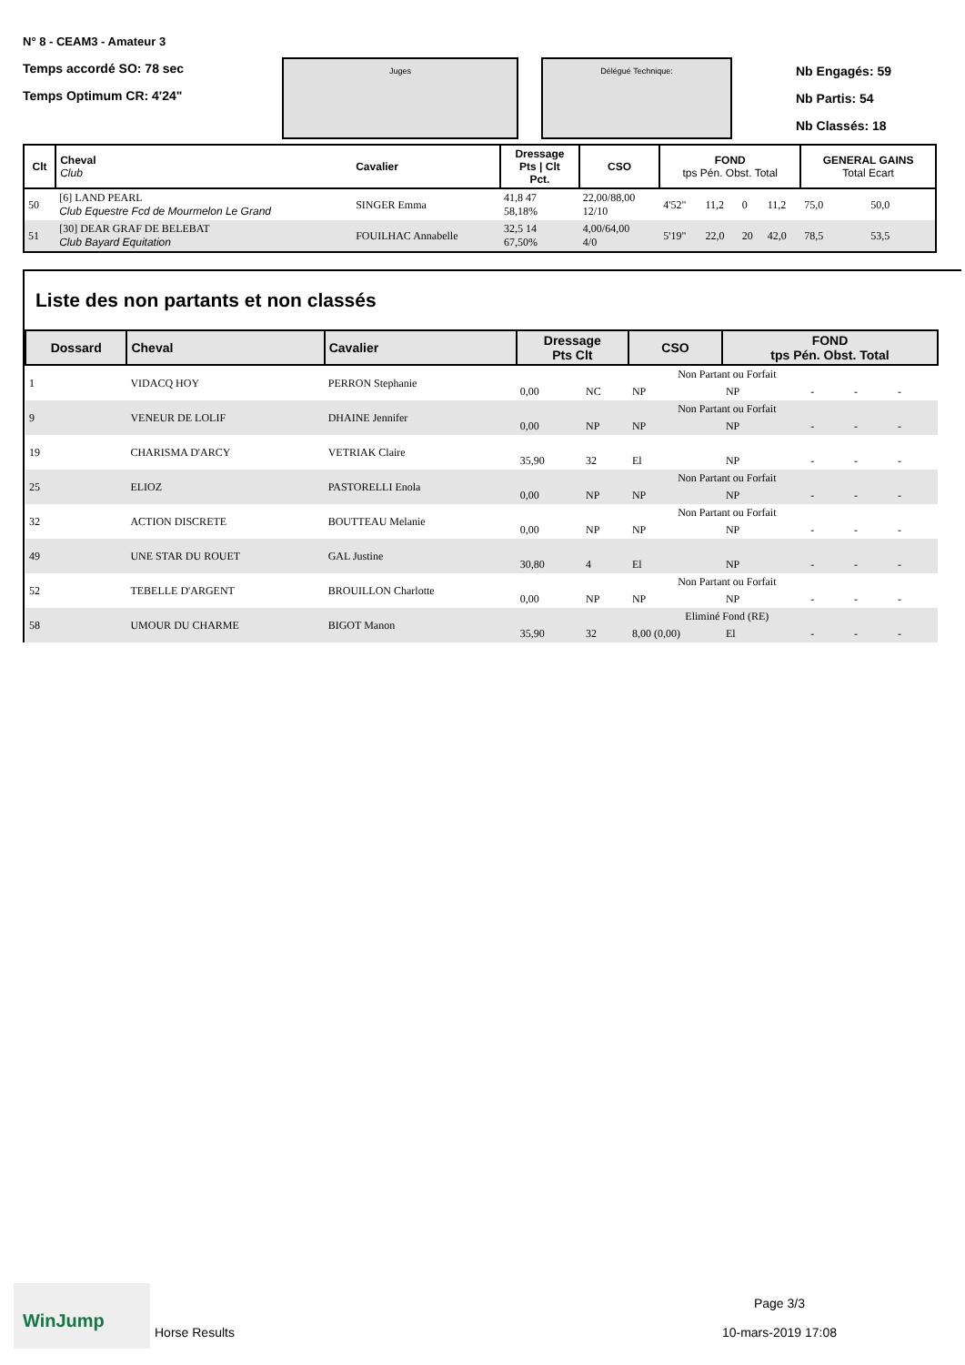N° 8 - CEAM3 - Amateur 3
Temps accordé SO: 78 sec
Temps Optimum CR: 4'24"
Juges Délégué Technique:
Nb Engagés: 59
Nb Partis: 54
Nb Classés: 18
| Clt | Cheval Club | Cavalier | Dressage Pts / Clt Pct. | CSO | FOND tps Pén. Obst. Total | | | | GENERAL GAINS Total Ecart | |
| --- | --- | --- | --- | --- | --- | --- | --- | --- | --- | --- |
| 50 | [6] LAND PEARL Club Equestre Fcd de Mourmelon Le Grand | SINGER Emma | 41,8 47 58,18% | 22,00/88,00 12/10 | 4'52" | 11,2 | 0 | 11,2 | 75,0 | 50,0 |
| 51 | [30] DEAR GRAF DE BELEBAT Club Bayard Equitation | FOUILHAC Annabelle | 32,5 14 67,50% | 4,00/64,00 4/0 | 5'19" | 22,0 | 20 | 42,0 | 78,5 | 53,5 |
Liste des non partants et non classés
| Dossard | Cheval | Cavalier | Dressage Pts Clt | | CSO | FOND tps Pén. Obst. Total | | | |
| --- | --- | --- | --- | --- | --- | --- | --- | --- | --- |
| 1 | VIDACQ HOY | PERRON Stephanie | Non Partant ou Forfait | | | | | | |
| | | | 0,00 | NC | NP | NP | - | - | - |
| 9 | VENEUR DE LOLIF | DHAINE Jennifer | Non Partant ou Forfait | | | | | | |
| | | | 0,00 | NP | NP | NP | - | - | - |
| 19 | CHARISMA D'ARCY | VETRIAK Claire | | | | | | | |
| | | | 35,90 | 32 | El | NP | - | - | - |
| 25 | ELIOZ | PASTORELLI Enola | Non Partant ou Forfait | | | | | | |
| | | | 0,00 | NP | NP | NP | - | - | - |
| 32 | ACTION DISCRETE | BOUTTEAU Melanie | Non Partant ou Forfait | | | | | | |
| | | | 0,00 | NP | NP | NP | - | - | - |
| 49 | UNE STAR DU ROUET | GAL Justine | | | | | | | |
| | | | 30,80 | 4 | El | NP | - | - | - |
| 52 | TEBELLE D'ARGENT | BROUILLON Charlotte | Non Partant ou Forfait | | | | | | |
| | | | 0,00 | NP | NP | NP | - | - | - |
| 58 | UMOUR DU CHARME | BIGOT Manon | Eliminé Fond (RE) | | | | | | |
| | | | 35,90 | 32 | 8,00 (0,00) | El | - | - | - |
WinJump
Horse Results
Page 3/3
10-mars-2019 17:08